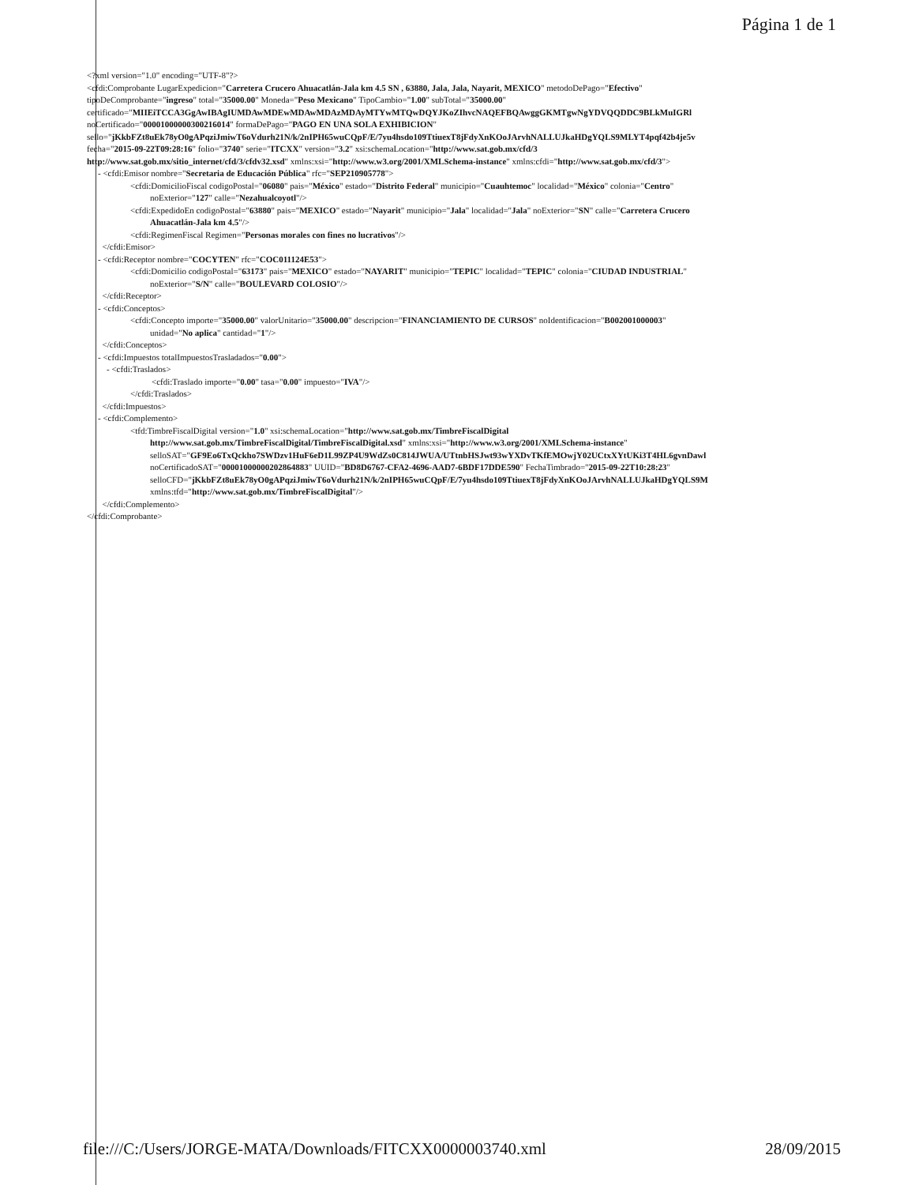Página 1 de 1
<?xml version="1.0" encoding="UTF-8"?>
<cfdi:Comprobante LugarExpedicion="Carretera Crucero Ahuacatlán-Jala km 4.5 SN , 63880, Jala, Jala, Nayarit, MEXICO" metodoDePago="Efectivo"
tipoDeComprobante="ingreso" total="35000.00" Moneda="Peso Mexicano" TipoCambio="1.00" subTotal="35000.00"
certificado="MIIEiTCCA3GgAwIBAgIUMDAwMDEwMDAwMDAzMDAyMTYwMTQwDQYJKoZIhvcNAQEFBQAwggGKMTgwNgYDVQQDDC9BLkMuIGRl
noCertificado="00001000000300216014" formaDePago="PAGO EN UNA SOLA EXHIBICION"
sello="jKkbFZt8uEk78yO0gAPqziJmiwT6oVdurh21N/k/2nIPH65wuCQpF/E/7yu4hsdo109TtiuexT8jFdyXnKOoJArvhNALLUJkaHDgYQLS9MLYT4pqf42b4je5v
fecha="2015-09-22T09:28:16" folio="3740" serie="ITCXX" version="3.2" xsi:schemaLocation="http://www.sat.gob.mx/cfd/3
http://www.sat.gob.mx/sitio_internet/cfd/3/cfdv32.xsd" xmlns:xsi="http://www.w3.org/2001/XMLSchema-instance" xmlns:cfdi="http://www.sat.gob.mx/cfd/3">
- <cfdi:Emisor nombre="Secretaria de Educación Pública" rfc="SEP210905778">
<cfdi:DomicilioFiscal codigoPostal="06080" pais="México" estado="Distrito Federal" municipio="Cuauhtemoc" localidad="México" colonia="Centro"
noExterior="127" calle="Nezahualcoyotl"/>
<cfdi:ExpedidoEn codigoPostal="63880" pais="MEXICO" estado="Nayarit" municipio="Jala" localidad="Jala" noExterior="SN" calle="Carretera Crucero
Ahuacatlán-Jala km 4.5"/>
<cfdi:RegimenFiscal Regimen="Personas morales con fines no lucrativos"/>
</cfdi:Emisor>
- <cfdi:Receptor nombre="COCYTEN" rfc="COC011124E53">
<cfdi:Domicilio codigoPostal="63173" pais="MEXICO" estado="NAYARIT" municipio="TEPIC" localidad="TEPIC" colonia="CIUDAD INDUSTRIAL"
noExterior="S/N" calle="BOULEVARD COLOSIO"/>
</cfdi:Receptor>
- <cfdi:Conceptos>
<cfdi:Concepto importe="35000.00" valorUnitario="35000.00" descripcion="FINANCIAMIENTO DE CURSOS" noIdentificacion="B002001000003"
unidad="No aplica" cantidad="1"/>
</cfdi:Conceptos>
- <cfdi:Impuestos totalImpuestosTrasladados="0.00">
- <cfdi:Traslados>
<cfdi:Traslado importe="0.00" tasa="0.00" impuesto="IVA"/>
</cfdi:Traslados>
</cfdi:Impuestos>
- <cfdi:Complemento>
<tfd:TimbreFiscalDigital version="1.0" xsi:schemaLocation="http://www.sat.gob.mx/TimbreFiscalDigital
http://www.sat.gob.mx/TimbreFiscalDigital/TimbreFiscalDigital.xsd" xmlns:xsi="http://www.w3.org/2001/XMLSchema-instance"
selloSAT="GF9Eo6TxQckho7SWDzv1HuF6eD1L99ZP4U9WdZs0C814JWUA/UTtnbHSJwt93wYXDvTKfEMOwjY02UCtxXYtUKi3T4HL6gvnDawl
noCertificadoSAT="00001000000202864883" UUID="BD8D6767-CFA2-4696-AAD7-6BDF17DDE590" FechaTimbrado="2015-09-22T10:28:23"
selloCFD="jKkbFZt8uEk78yO0gAPqziJmiwT6oVdurh21N/k/2nIPH65wuCQpF/E/7yu4hsdo109TtiuexT8jFdyXnKOoJArvhNALLUJkaHDgYQLS9M
xmlns:tfd="http://www.sat.gob.mx/TimbreFiscalDigital"/>
</cfdi:Complemento>
</cfdi:Comprobante>
file:///C:/Users/JORGE-MATA/Downloads/FITCXX0000003740.xml 28/09/2015